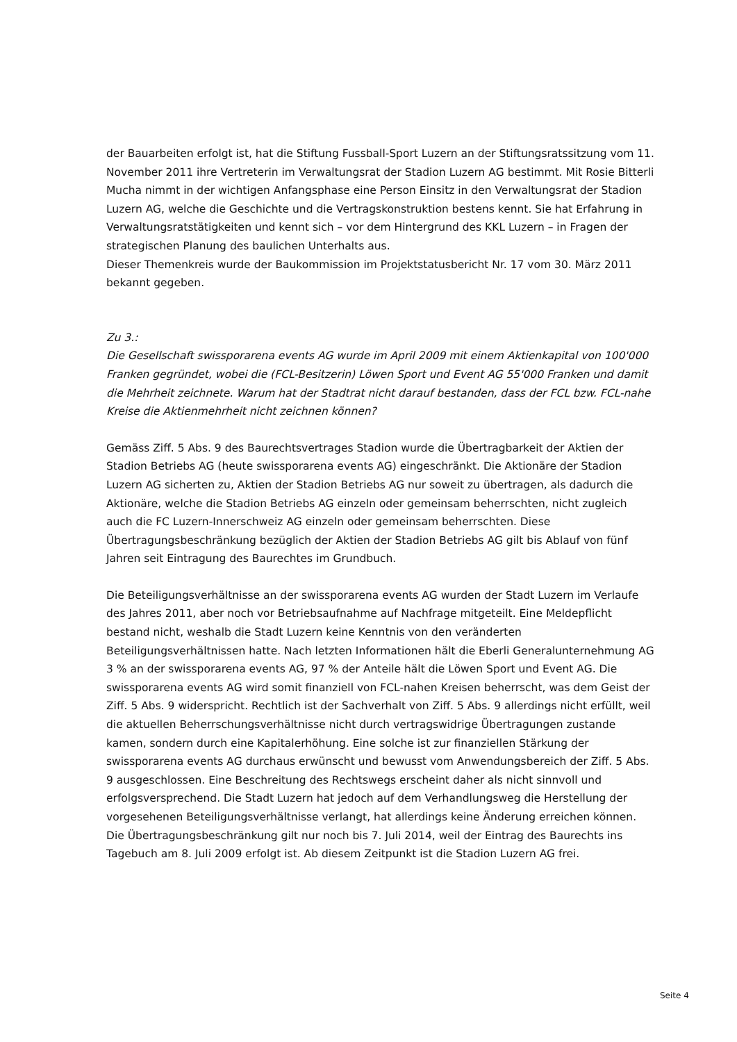der Bauarbeiten erfolgt ist, hat die Stiftung Fussball-Sport Luzern an der Stiftungsratssitzung vom 11. November 2011 ihre Vertreterin im Verwaltungsrat der Stadion Luzern AG bestimmt. Mit Rosie Bitterli Mucha nimmt in der wichtigen Anfangsphase eine Person Einsitz in den Verwaltungsrat der Stadion Luzern AG, welche die Geschichte und die Vertragskonstruktion bestens kennt. Sie hat Erfahrung in Verwaltungsratstätigkeiten und kennt sich – vor dem Hintergrund des KKL Luzern – in Fragen der strategischen Planung des baulichen Unterhalts aus.
Dieser Themenkreis wurde der Baukommission im Projektstatusbericht Nr. 17 vom 30. März 2011 bekannt gegeben.
Zu 3.:
Die Gesellschaft swissporarena events AG wurde im April 2009 mit einem Aktienkapital von 100'000 Franken gegründet, wobei die (FCL-Besitzerin) Löwen Sport und Event AG 55'000 Franken und damit die Mehrheit zeichnete. Warum hat der Stadtrat nicht darauf bestanden, dass der FCL bzw. FCL-nahe Kreise die Aktienmehrheit nicht zeichnen können?
Gemäss Ziff. 5 Abs. 9 des Baurechtsvertrages Stadion wurde die Übertragbarkeit der Aktien der Stadion Betriebs AG (heute swissporarena events AG) eingeschränkt. Die Aktionäre der Stadion Luzern AG sicherten zu, Aktien der Stadion Betriebs AG nur soweit zu übertragen, als dadurch die Aktionäre, welche die Stadion Betriebs AG einzeln oder gemeinsam beherrschten, nicht zugleich auch die FC Luzern-Innerschweiz AG einzeln oder gemeinsam beherrschten. Diese Übertragungsbeschränkung bezüglich der Aktien der Stadion Betriebs AG gilt bis Ablauf von fünf Jahren seit Eintragung des Baurechtes im Grundbuch.
Die Beteiligungsverhältnisse an der swissporarena events AG wurden der Stadt Luzern im Verlaufe des Jahres 2011, aber noch vor Betriebsaufnahme auf Nachfrage mitgeteilt. Eine Meldepflicht bestand nicht, weshalb die Stadt Luzern keine Kenntnis von den veränderten Beteiligungsverhältnissen hatte. Nach letzten Informationen hält die Eberli Generalunternehmung AG 3 % an der swissporarena events AG, 97 % der Anteile hält die Löwen Sport und Event AG. Die swissporarena events AG wird somit finanziell von FCL-nahen Kreisen beherrscht, was dem Geist der Ziff. 5 Abs. 9 widerspricht. Rechtlich ist der Sachverhalt von Ziff. 5 Abs. 9 allerdings nicht erfüllt, weil die aktuellen Beherrschungsverhältnisse nicht durch vertragswidrige Übertragungen zustande kamen, sondern durch eine Kapitalerhöhung. Eine solche ist zur finanziellen Stärkung der swissporarena events AG durchaus erwünscht und bewusst vom Anwendungsbereich der Ziff. 5 Abs. 9 ausgeschlossen. Eine Beschreitung des Rechtswegs erscheint daher als nicht sinnvoll und erfolgsversprechend. Die Stadt Luzern hat jedoch auf dem Verhandlungsweg die Herstellung der vorgesehenen Beteiligungsverhältnisse verlangt, hat allerdings keine Änderung erreichen können. Die Übertragungsbeschränkung gilt nur noch bis 7. Juli 2014, weil der Eintrag des Baurechts ins Tagebuch am 8. Juli 2009 erfolgt ist. Ab diesem Zeitpunkt ist die Stadion Luzern AG frei.
Seite 4